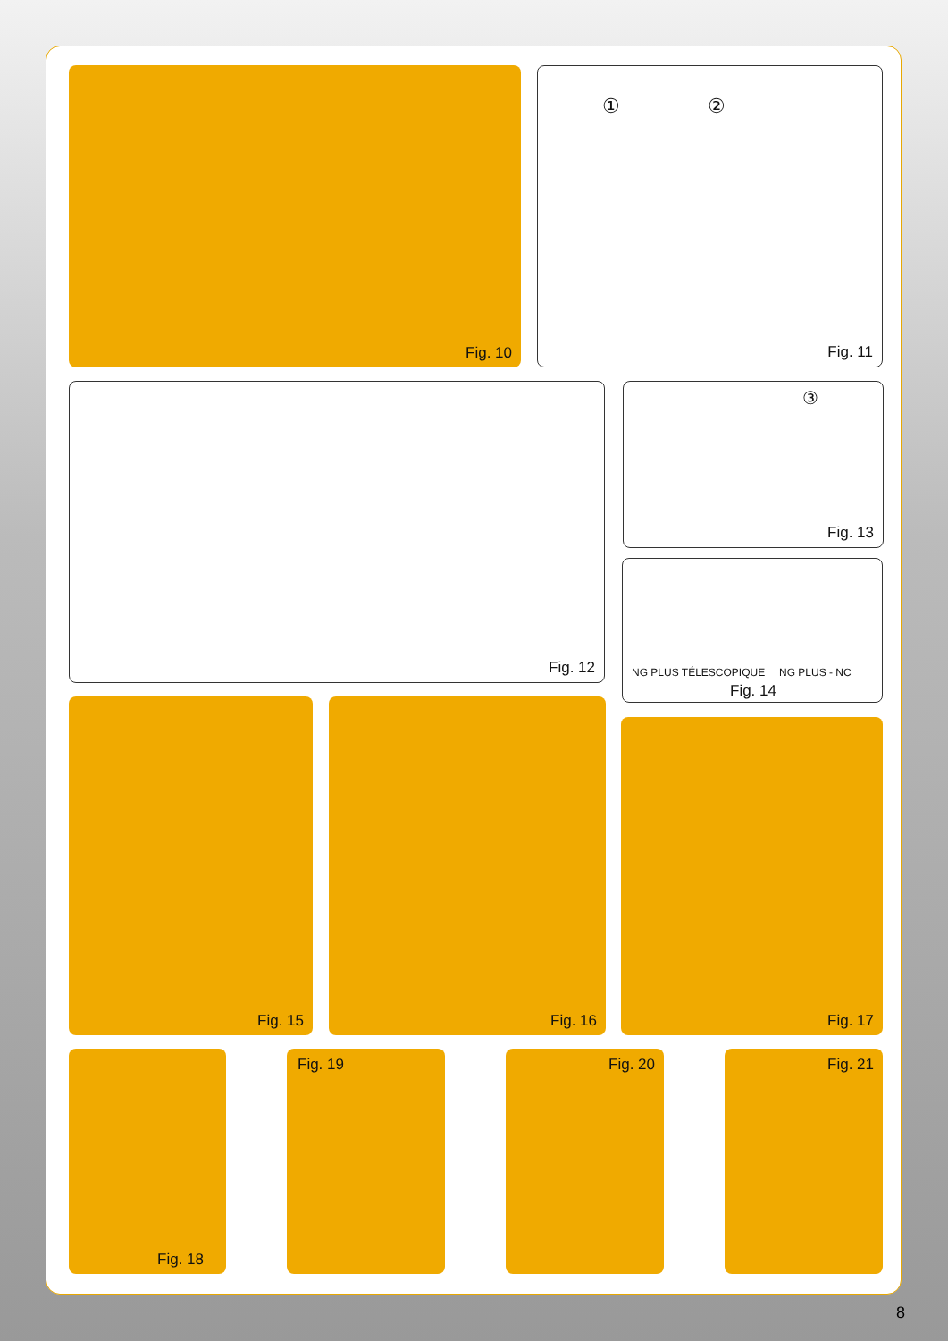Fig. 10 ① ②
Fig. 11
Fig. 12 ③
Fig. 13
NG PLUS TÉLESCOPIQUE NG PLUS - NC
Fig. 14
Fig. 15 Fig. 16
Fig. 17
Fig. 18 Fig. 19 Fig. 20 Fig. 21
8